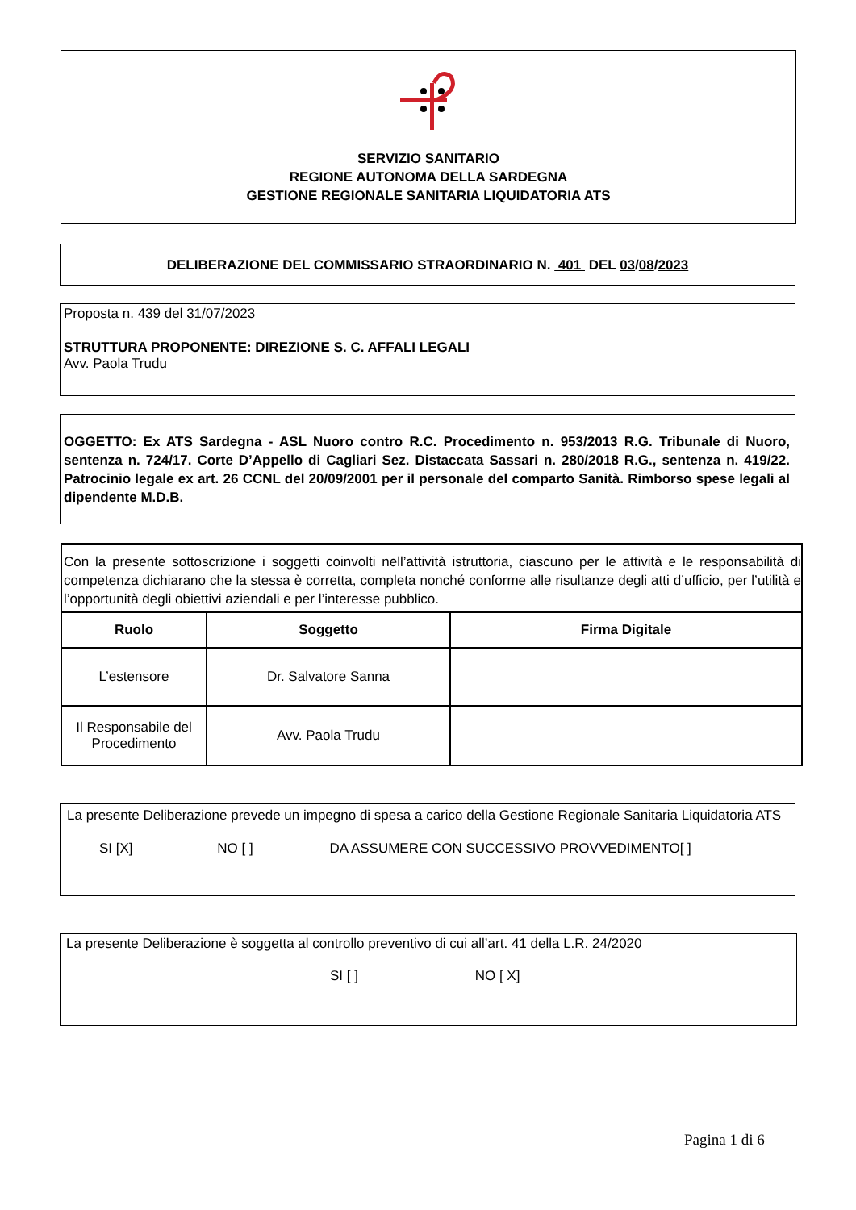SERVIZIO SANITARIO
REGIONE AUTONOMA DELLA SARDEGNA
GESTIONE REGIONALE SANITARIA LIQUIDATORIA ATS
DELIBERAZIONE DEL COMMISSARIO STRAORDINARIO N. 401 DEL 03/08/2023
Proposta n. 439 del 31/07/2023
STRUTTURA PROPONENTE: DIREZIONE S. C. AFFALI LEGALI
Avv. Paola Trudu
OGGETTO: Ex ATS Sardegna - ASL Nuoro contro R.C. Procedimento n. 953/2013 R.G. Tribunale di Nuoro, sentenza n. 724/17. Corte D’Appello di Cagliari Sez. Distaccata Sassari n. 280/2018 R.G., sentenza n. 419/22. Patrocinio legale ex art. 26 CCNL del 20/09/2001 per il personale del comparto Sanità. Rimborso spese legali al dipendente M.D.B.
| Con la presente sottoscrizione i soggetti coinvolti nell’attività istruttoria, ciascuno per le attività e le responsabilità di competenza dichiarano che la stessa è corretta, completa nonché conforme alle risultanze degli atti d’ufficio, per l’utilità e l’opportunità degli obiettivi aziendali e per l’interesse pubblico. | | |
| Ruolo | Soggetto | Firma Digitale |
| L’estensore | Dr. Salvatore Sanna | |
| Il Responsabile del Procedimento | Avv. Paola Trudu | |
La presente Deliberazione prevede un impegno di spesa a carico della Gestione Regionale Sanitaria Liquidatoria ATS
SI [X] NO [ ] DA ASSUMERE CON SUCCESSIVO PROVVEDIMENTO[ ]
La presente Deliberazione è soggetta al controllo preventivo di cui all’art. 41 della L.R. 24/2020
SI [ ] NO [ X]
Pagina 1 di 6